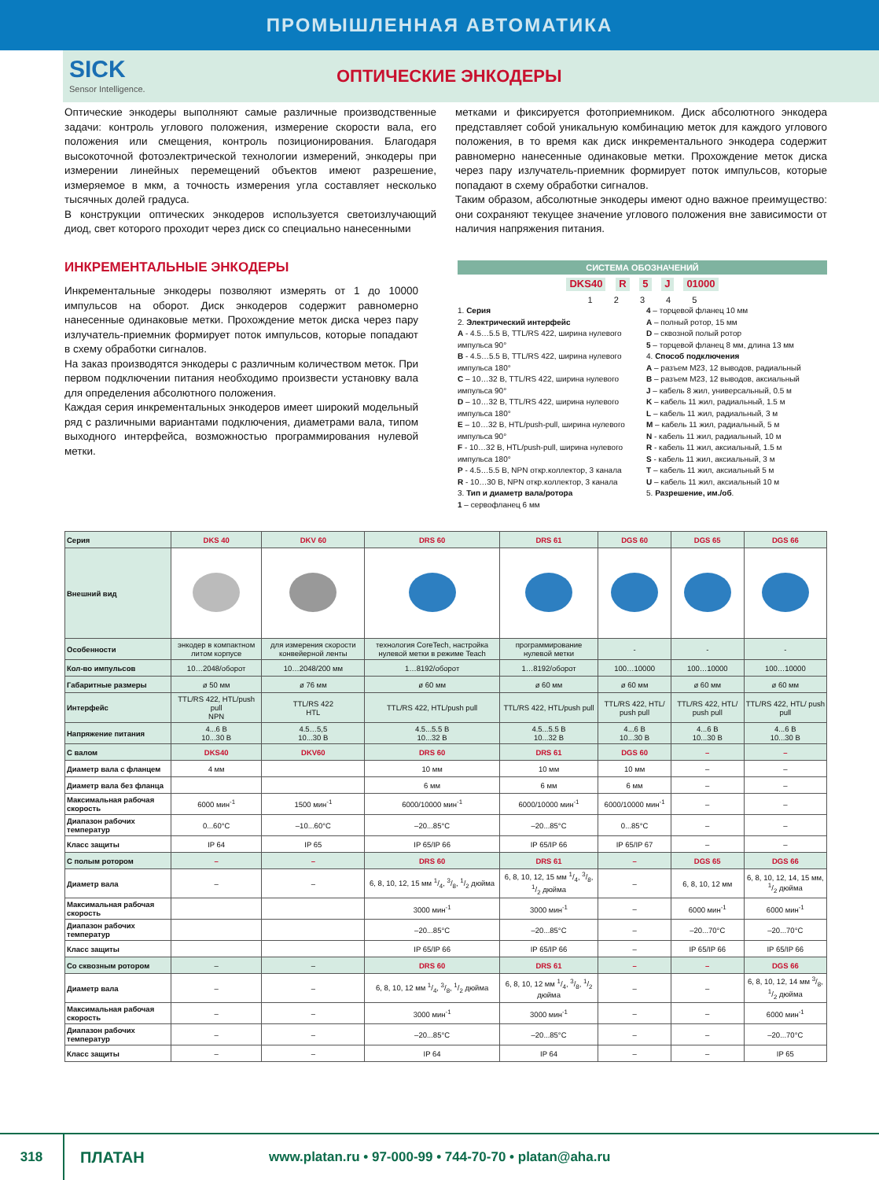ПРОМЫШЛЕННАЯ АВТОМАТИКА
SICK
Sensor Intelligence.
ОПТИЧЕСКИЕ ЭНКОДЕРЫ
Оптические энкодеры выполняют самые различные производственные задачи: контроль углового положения, измерение скорости вала, его положения или смещения, контроль позиционирования. Благодаря высокоточной фотоэлектрической технологии измерений, энкодеры при измерении линейных перемещений объектов имеют разрешение, измеряемое в мкм, а точность измерения угла составляет несколько тысячных долей градуса.
В конструкции оптических энкодеров используется светоизлучающий диод, свет которого проходит через диск со специально нанесенными
метками и фиксируется фотоприемником. Диск абсолютного энкодера представляет собой уникальную комбинацию меток для каждого углового положения, в то время как диск инкрементального энкодера содержит равномерно нанесенные одинаковые метки. Прохождение меток диска через пару излучатель-приемник формирует поток импульсов, которые попадают в схему обработки сигналов.
Таким образом, абсолютные энкодеры имеют одно важное преимущество: они сохраняют текущее значение углового положения вне зависимости от наличия напряжения питания.
ИНКРЕМЕНТАЛЬНЫЕ ЭНКОДЕРЫ
Инкрементальные энкодеры позволяют измерять от 1 до 10000 импульсов на оборот. Диск энкодеров содержит равномерно нанесенные одинаковые метки. Прохождение меток диска через пару излучатель-приемник формирует поток импульсов, которые попадают в схему обработки сигналов.
На заказ производятся энкодеры с различным количеством меток. При первом подключении питания необходимо произвести установку вала для определения абсолютного положения.
Каждая серия инкрементальных энкодеров имеет широкий модельный ряд с различными вариантами подключения, диаметрами вала, типом выходного интерфейса, возможностью программирования нулевой метки.
СИСТЕМА ОБОЗНАЧЕНИЙ
DKS40 R 5 J 01000
1 2 3 4 5
1. Серия
2. Электрический интерфейс
A - 4.5…5.5 В, TTL/RS 422, ширина нулевого импульса 90°
B - 4.5…5.5 В, TTL/RS 422, ширина нулевого импульса 180°
C – 10…32 В, TTL/RS 422, ширина нулевого импульса 90°
D – 10…32 В, TTL/RS 422, ширина нулевого импульса 180°
E – 10…32 В, HTL/push-pull, ширина нулевого импульса 90°
F - 10…32 В, HTL/push-pull, ширина нулевого импульса 180°
P - 4.5…5.5 В, NPN откр.коллектор, 3 канала
R - 10…30 В, NPN откр.коллектор, 3 канала
3. Тип и диаметр вала/ротора
1 – сервофланец 6 мм
4 – торцевой фланец 10 мм
A – полный ротор, 15 мм
D – сквозной полый ротор
5 – торцевой фланец 8 мм, длина 13 мм
4. Способ подключения
A – разъем M23, 12 выводов, радиальный
B – разъем M23, 12 выводов, аксиальный
J – кабель 8 жил, универсальный, 0.5 м
K – кабель 11 жил, радиальный, 1.5 м
L – кабель 11 жил, радиальный, 3 м
M – кабель 11 жил, радиальный, 5 м
N - кабель 11 жил, радиальный, 10 м
R - кабель 11 жил, аксиальный, 1.5 м
S - кабель 11 жил, аксиальный, 3 м
T – кабель 11 жил, аксиальный 5 м
U – кабель 11 жил, аксиальный 10 м
5. Разрешение, им./об.
| Серия | DKS 40 | DKV 60 | DRS 60 | DRS 61 | DGS 60 | DGS 65 | DGS 66 |
| --- | --- | --- | --- | --- | --- | --- | --- |
| Внешний вид | | | | | | | |
| Особенности | энкодер в компактном литом корпусе | для измерения скорости конвейерной ленты | технология CoreTech, настройка нулевой метки в режиме Teach | программирование нулевой метки | - | - | - |
| Кол-во импульсов | 10…2048/оборот | 10…2048/200 мм | 1…8192/оборот | 1…8192/оборот | 100…10000 | 100…10000 | 100…10000 |
| Габаритные размеры | ø 50 мм | ø 76 мм | ø 60 мм | ø 60 мм | ø 60 мм | ø 60 мм | ø 60 мм |
| Интерфейс | TTL/RS 422, HTL/push pull NPN | TTL/RS 422 HTL | TTL/RS 422, HTL/push pull | TTL/RS 422, HTL/push pull | TTL/RS 422, HTL/ push pull | TTL/RS 422, HTL/ push pull | TTL/RS 422, HTL/ push pull |
| Напряжение питания | 4...6 В 10...30 В | 4.5…5,5 10...30 В | 4.5...5.5 В 10...32 В | 4.5...5.5 В 10...32 В | 4...6 В 10...30 В | 4...6 В 10...30 В | 4...6 В 10...30 В |
| С валом | DKS40 | DKV60 | DRS 60 | DRS 61 | DGS 60 | – | – |
| Диаметр вала с фланцем | 4 мм | | 10 мм | 10 мм | 10 мм | – | – |
| Диаметр вала без фланца | | | 6 мм | 6 мм | 6 мм | – | – |
| Максимальная рабочая скорость | 6000 мин<sup>-1</sup> | 1500 мин<sup>-1</sup> | 6000/10000 мин<sup>-1</sup> | 6000/10000 мин<sup>-1</sup> | 6000/10000 мин<sup>-1</sup> | – | – |
| Диапазон рабочих температур | 0...60°C | –10...60°C | –20...85°C | –20...85°C | 0...85°C | – | – |
| Класс защиты | IP 64 | IP 65 | IP 65/IP 66 | IP 65/IP 66 | IP 65/IP 67 | – | – |
| С полым ротором | – | – | DRS 60 | DRS 61 | – | DGS 65 | DGS 66 |
| Диаметр вала | – | – | 6, 8, 10, 12, 15 мм 1/4, 3/8, 1/2 дюйма | 6, 8, 10, 12, 15 мм 1/4, 3/8, 1/2 дюйма | – | 6, 8, 10, 12 мм | 6, 8, 10, 12, 14, 15 мм, 1/2 дюйма |
| Максимальная рабочая скорость | | | 3000 мин<sup>-1</sup> | 3000 мин<sup>-1</sup> | – | 6000 мин<sup>-1</sup> | 6000 мин<sup>-1</sup> |
| Диапазон рабочих температур | | | –20...85°C | –20...85°C | – | –20...70°C | –20...70°C |
| Класс защиты | | | IP 65/IP 66 | IP 65/IP 66 | – | IP 65/IP 66 | IP 65/IP 66 |
| Со сквозным ротором | – | – | DRS 60 | DRS 61 | – | – | DGS 66 |
| Диаметр вала | – | – | 6, 8, 10, 12 мм 1/4, 3/8, 1/2 дюйма | 6, 8, 10, 12 мм 1/4, 3/8, 1/2 дюйма | – | – | 6, 8, 10, 12, 14 мм 3/8, 1/2 дюйма |
| Максимальная рабочая скорость | – | – | 3000 мин<sup>-1</sup> | 3000 мин<sup>-1</sup> | – | – | 6000 мин<sup>-1</sup> |
| Диапазон рабочих температур | – | – | –20...85°C | –20...85°C | – | – | –20...70°C |
| Класс защиты | – | – | IP 64 | IP 64 | – | – | IP 65 |
318 ПЛАТАН www.platan.ru • 97-000-99 • 744-70-70 • platan@aha.ru